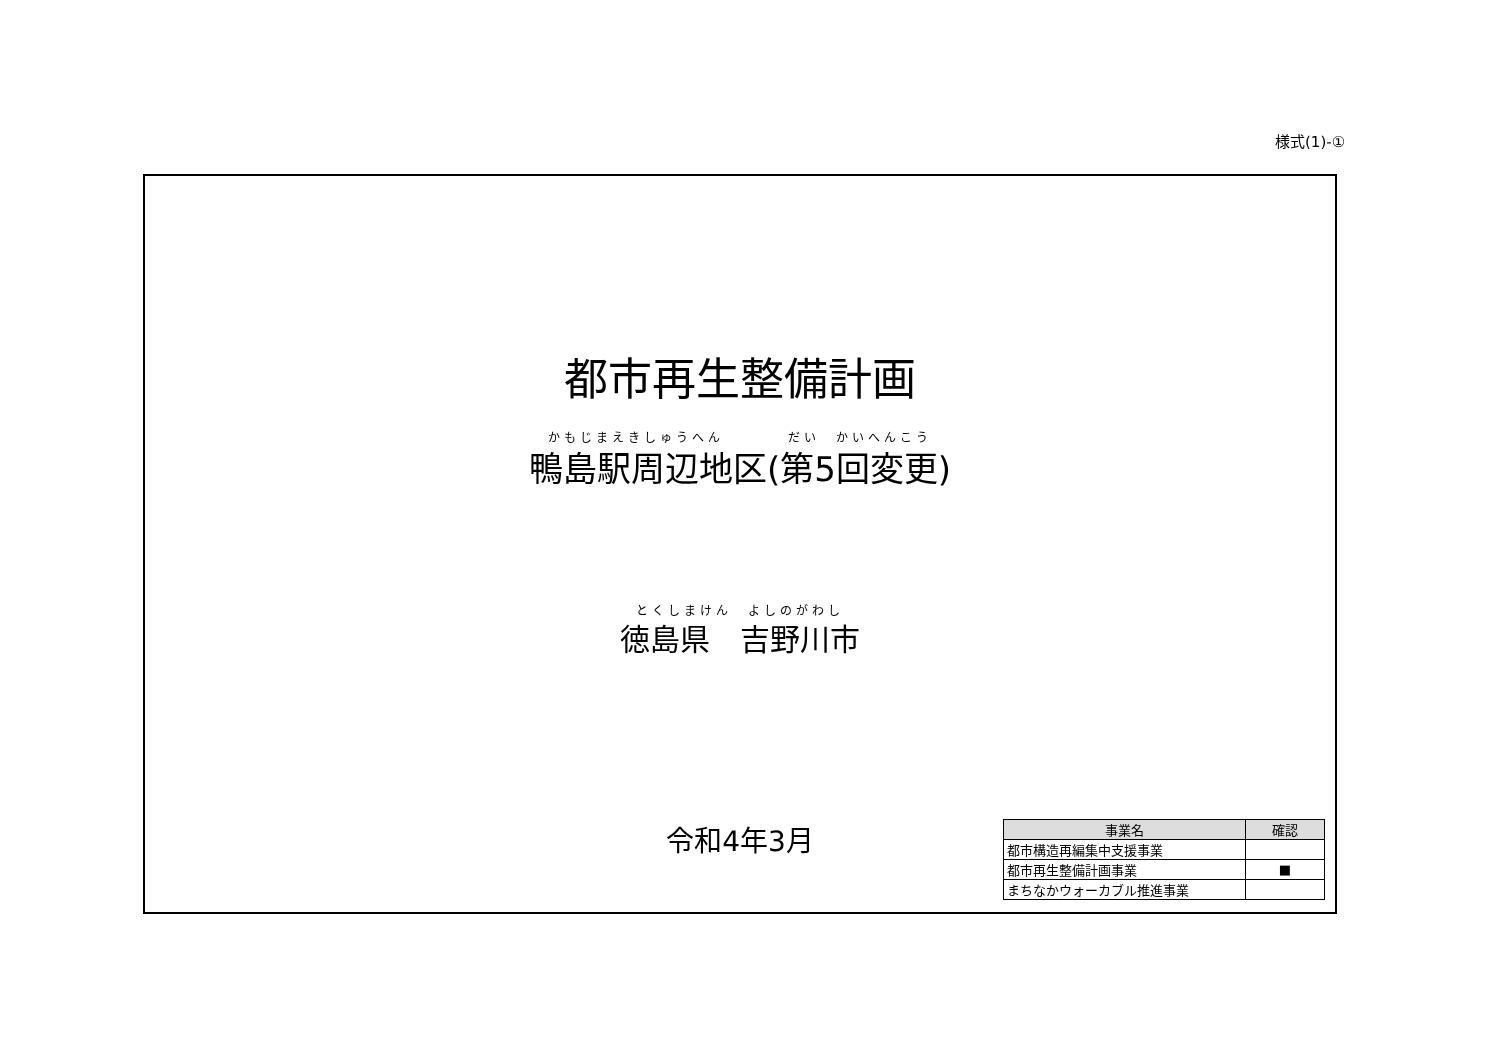様式(1)-①
都市再生整備計画
かもじまえきしゅうへん　　　　だい　かいへんこう
鴨島駅周辺地区(第5回変更)
とくしまけん　よしのがわし
徳島県　吉野川市
令和4年3月
| 事業名 | 確認 |
| --- | --- |
| 都市構造再編集中支援事業 | |
| 都市再生整備計画事業 | ■ |
| まちなかウォーカブル推進事業 | |